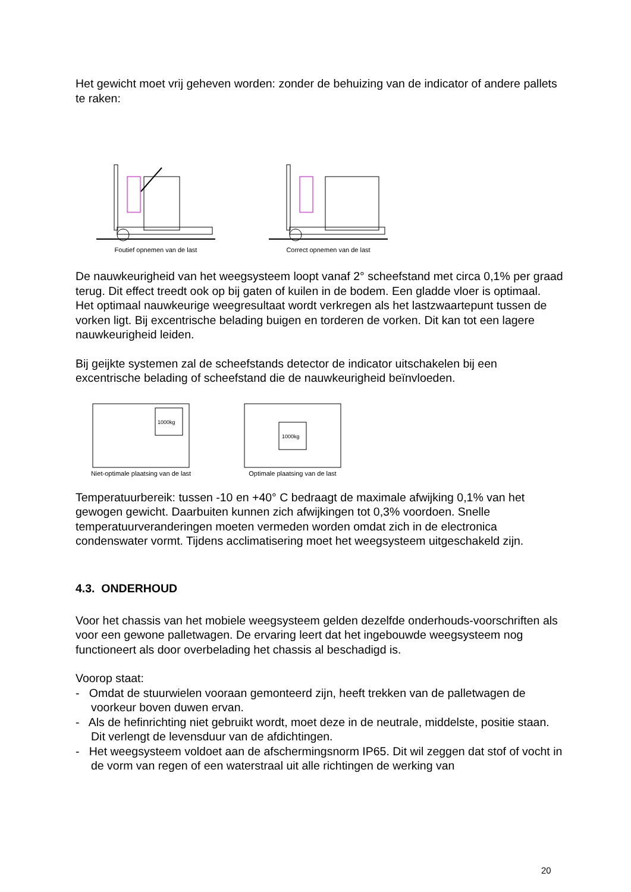Het gewicht moet vrij geheven worden: zonder de behuizing van de indicator of andere pallets te raken:
Foutief opnemen van de last Correct opnemen van de last
De nauwkeurigheid van het weegsysteem loopt vanaf 2° scheefstand met circa 0,1% per graad terug. Dit effect treedt ook op bij gaten of kuilen in de bodem. Een gladde vloer is optimaal.
Het optimaal nauwkeurige weegresultaat wordt verkregen als het lastzwaartepunt tussen de vorken ligt. Bij excentrische belading buigen en torderen de vorken. Dit kan tot een lagere nauwkeurigheid leiden.
Bij geijkte systemen zal de scheefstands detector de indicator uitschakelen bij een excentrische belading of scheefstand die de nauwkeurigheid beïnvloeden.
1000kg
Niet-optimale plaatsing van de last
1000kg
Optimale plaatsing van de last
Temperatuurbereik: tussen -10 en +40° C bedraagt de maximale afwijking 0,1% van het gewogen gewicht. Daarbuiten kunnen zich afwijkingen tot 0,3% voordoen. Snelle temperatuurveranderingen moeten vermeden worden omdat zich in de electronica condenswater vormt. Tijdens acclimatisering moet het weegsysteem uitgeschakeld zijn.
4.3. ONDERHOUD
Voor het chassis van het mobiele weegsysteem gelden dezelfde onderhouds-voorschriften als voor een gewone palletwagen. De ervaring leert dat het ingebouwde weegsysteem nog functioneert als door overbelading het chassis al beschadigd is.
Voorop staat:
- Omdat de stuurwielen vooraan gemonteerd zijn, heeft trekken van de palletwagen de voorkeur boven duwen ervan.
- Als de hefinrichting niet gebruikt wordt, moet deze in de neutrale, middelste, positie staan. Dit verlengt de levensduur van de afdichtingen.
- Het weegsysteem voldoet aan de afschermingsnorm IP65. Dit wil zeggen dat stof of vocht in de vorm van regen of een waterstraal uit alle richtingen de werking van
20